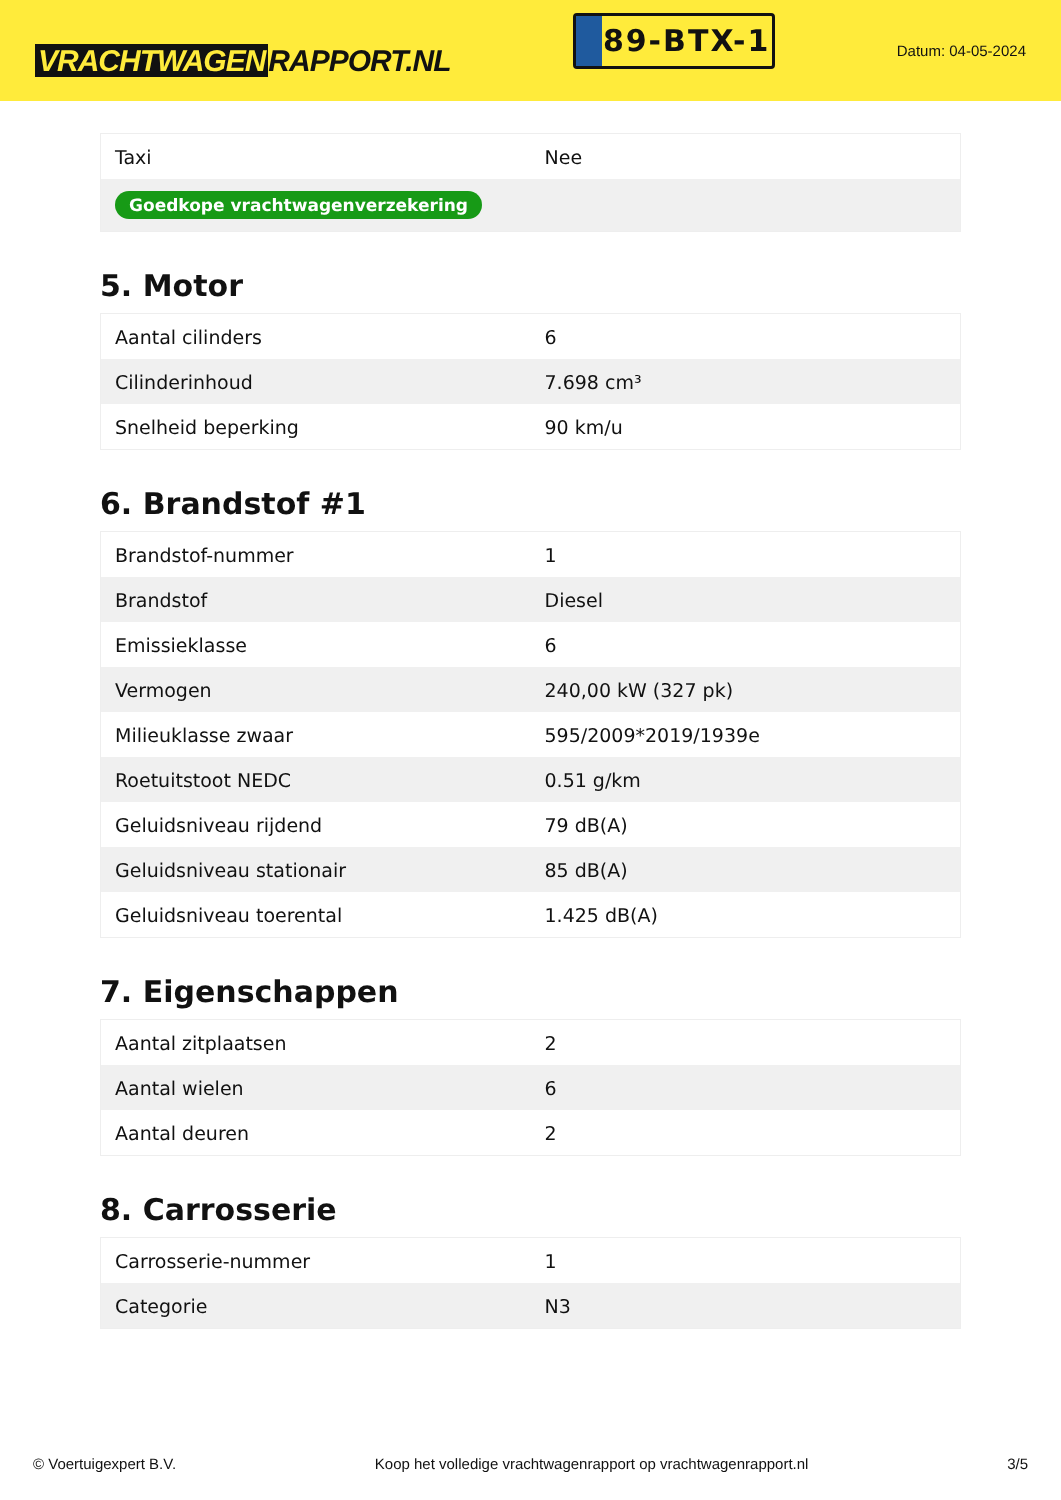VRACHTWAGEN RAPPORT.NL
89-BTX-1
Datum: 04-05-2024
| Taxi | Nee |
| Goedkope vrachtwagenverzekering | |
5. Motor
| Aantal cilinders | 6 |
| Cilinderinhoud | 7.698 cm³ |
| Snelheid beperking | 90 km/u |
6. Brandstof #1
| Brandstof-nummer | 1 |
| Brandstof | Diesel |
| Emissieklasse | 6 |
| Vermogen | 240,00 kW (327 pk) |
| Milieuklasse zwaar | 595/2009*2019/1939e |
| Roetuitstoot NEDC | 0.51 g/km |
| Geluidsniveau rijdend | 79 dB(A) |
| Geluidsniveau stationair | 85 dB(A) |
| Geluidsniveau toerental | 1.425 dB(A) |
7. Eigenschappen
| Aantal zitplaatsen | 2 |
| Aantal wielen | 6 |
| Aantal deuren | 2 |
8. Carrosserie
| Carrosserie-nummer | 1 |
| Categorie | N3 |
© Voertuigexpert B.V. Koop het volledige vrachtwagenrapport op vrachtwagenrapport.nl 3/5